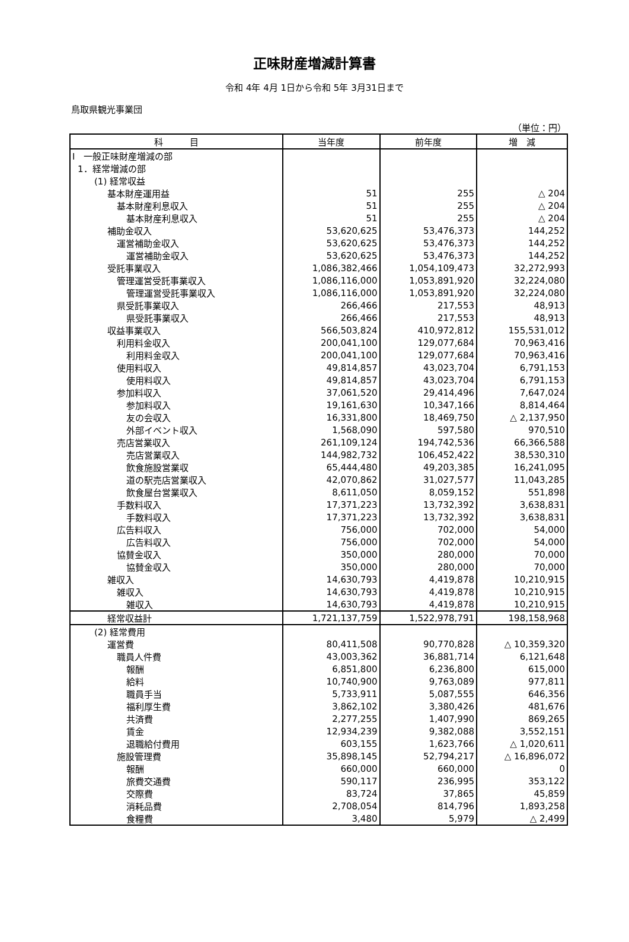正味財産増減計算書
令和 4年 4月 1日から令和 5年 3月31日まで
鳥取県観光事業団
（単位：円）
| 科 目 | 当年度 | 前年度 | 増 減 |
| --- | --- | --- | --- |
| Ⅰ 一般正味財産増減の部 | | | |
| 1．経常増減の部 | | | |
| (1) 経常収益 | | | |
| 基本財産運用益 | 51 | 255 | △ 204 |
| 基本財産利息収入 | 51 | 255 | △ 204 |
| 基本財産利息収入 | 51 | 255 | △ 204 |
| 補助金収入 | 53,620,625 | 53,476,373 | 144,252 |
| 運営補助金収入 | 53,620,625 | 53,476,373 | 144,252 |
| 運営補助金収入 | 53,620,625 | 53,476,373 | 144,252 |
| 受託事業収入 | 1,086,382,466 | 1,054,109,473 | 32,272,993 |
| 管理運営受託事業収入 | 1,086,116,000 | 1,053,891,920 | 32,224,080 |
| 管理運営受託事業収入 | 1,086,116,000 | 1,053,891,920 | 32,224,080 |
| 県受託事業収入 | 266,466 | 217,553 | 48,913 |
| 県受託事業収入 | 266,466 | 217,553 | 48,913 |
| 収益事業収入 | 566,503,824 | 410,972,812 | 155,531,012 |
| 利用料金収入 | 200,041,100 | 129,077,684 | 70,963,416 |
| 利用料金収入 | 200,041,100 | 129,077,684 | 70,963,416 |
| 使用料収入 | 49,814,857 | 43,023,704 | 6,791,153 |
| 使用料収入 | 49,814,857 | 43,023,704 | 6,791,153 |
| 参加料収入 | 37,061,520 | 29,414,496 | 7,647,024 |
| 参加料収入 | 19,161,630 | 10,347,166 | 8,814,464 |
| 友の会収入 | 16,331,800 | 18,469,750 | △ 2,137,950 |
| 外部イベント収入 | 1,568,090 | 597,580 | 970,510 |
| 売店営業収入 | 261,109,124 | 194,742,536 | 66,366,588 |
| 売店営業収入 | 144,982,732 | 106,452,422 | 38,530,310 |
| 飲食施設営業収 | 65,444,480 | 49,203,385 | 16,241,095 |
| 道の駅売店営業収入 | 42,070,862 | 31,027,577 | 11,043,285 |
| 飲食屋台営業収入 | 8,611,050 | 8,059,152 | 551,898 |
| 手数料収入 | 17,371,223 | 13,732,392 | 3,638,831 |
| 手数料収入 | 17,371,223 | 13,732,392 | 3,638,831 |
| 広告料収入 | 756,000 | 702,000 | 54,000 |
| 広告料収入 | 756,000 | 702,000 | 54,000 |
| 協賛金収入 | 350,000 | 280,000 | 70,000 |
| 協賛金収入 | 350,000 | 280,000 | 70,000 |
| 雑収入 | 14,630,793 | 4,419,878 | 10,210,915 |
| 雑収入 | 14,630,793 | 4,419,878 | 10,210,915 |
| 雑収入 | 14,630,793 | 4,419,878 | 10,210,915 |
| 経常収益計 | 1,721,137,759 | 1,522,978,791 | 198,158,968 |
| (2) 経常費用 | | | |
| 運営費 | 80,411,508 | 90,770,828 | △ 10,359,320 |
| 職員人件費 | 43,003,362 | 36,881,714 | 6,121,648 |
| 報酬 | 6,851,800 | 6,236,800 | 615,000 |
| 給料 | 10,740,900 | 9,763,089 | 977,811 |
| 職員手当 | 5,733,911 | 5,087,555 | 646,356 |
| 福利厚生費 | 3,862,102 | 3,380,426 | 481,676 |
| 共済費 | 2,277,255 | 1,407,990 | 869,265 |
| 賃金 | 12,934,239 | 9,382,088 | 3,552,151 |
| 退職給付費用 | 603,155 | 1,623,766 | △ 1,020,611 |
| 施設管理費 | 35,898,145 | 52,794,217 | △ 16,896,072 |
| 報酬 | 660,000 | 660,000 | 0 |
| 旅費交通費 | 590,117 | 236,995 | 353,122 |
| 交際費 | 83,724 | 37,865 | 45,859 |
| 消耗品費 | 2,708,054 | 814,796 | 1,893,258 |
| 食糧費 | 3,480 | 5,979 | △ 2,499 |